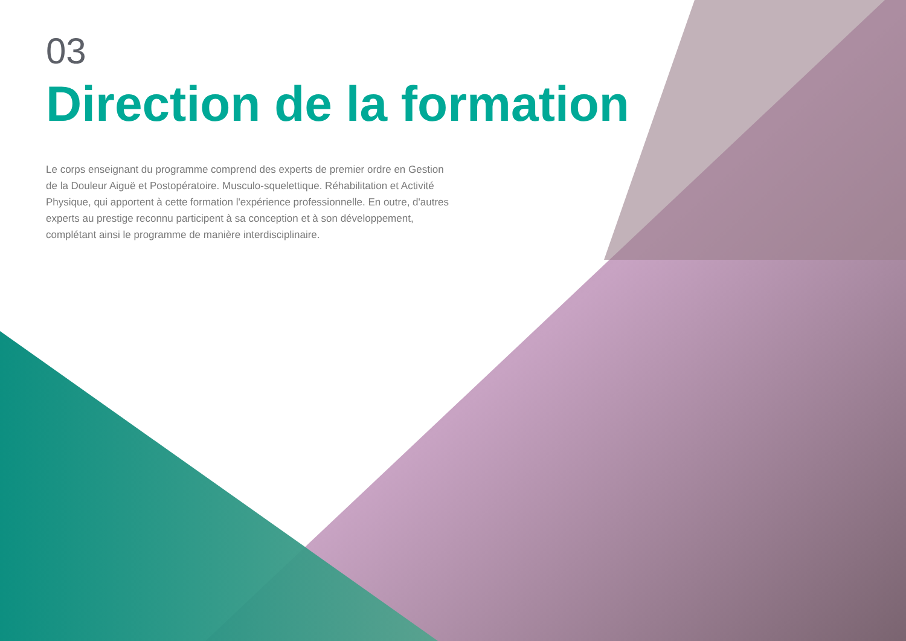03
Direction de la formation
Le corps enseignant du programme comprend des experts de premier ordre en Gestion de la Douleur Aiguë et Postopératoire. Musculo-squelettique. Réhabilitation et Activité Physique, qui apportent à cette formation l'expérience professionnelle. En outre, d'autres experts au prestige reconnu participent à sa conception et à son développement, complétant ainsi le programme de manière interdisciplinaire.